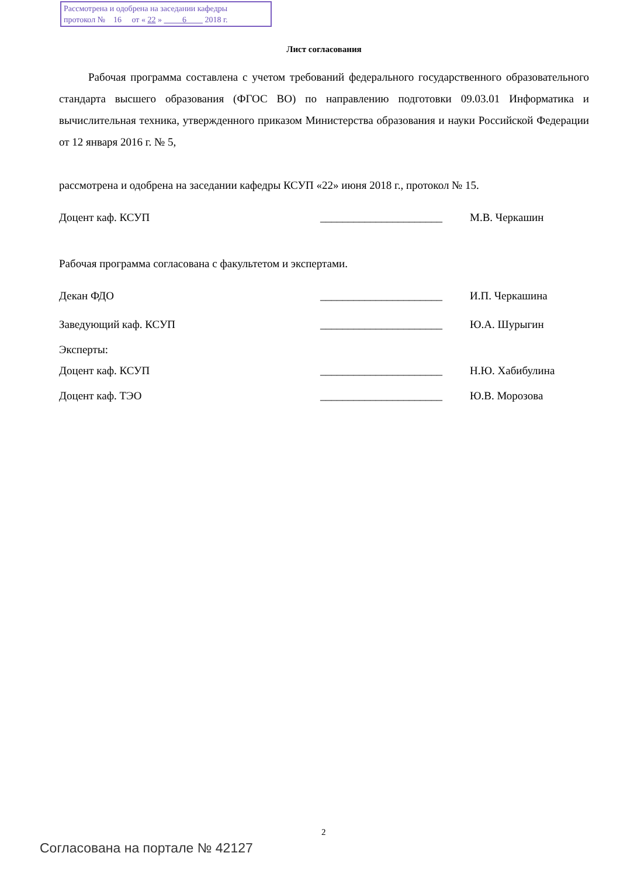Рассмотрена и одобрена на заседании кафедры
протокол № 16 от « 22 » 6 2018 г.
Лист согласования
Рабочая программа составлена с учетом требований федерального государственного образовательного стандарта высшего образования (ФГОС ВО) по направлению подготовки 09.03.01 Информатика и вычислительная техника, утвержденного приказом Министерства образования и науки Российской Федерации от 12 января 2016 г. № 5,
рассмотрена и одобрена на заседании кафедры КСУП «22» июня 2018 г., протокол № 15.
Доцент каф. КСУП ______________________ М.В. Черкашин
Рабочая программа согласована с факультетом и экспертами.
Декан ФДО ______________________ И.П. Черкашина
Заведующий каф. КСУП ______________________ Ю.А. Шурыгин
Эксперты:
Доцент каф. КСУП ______________________ Н.Ю. Хабибулина
Доцент каф. ТЭО ______________________ Ю.В. Морозова
2
Согласована на портале № 42127